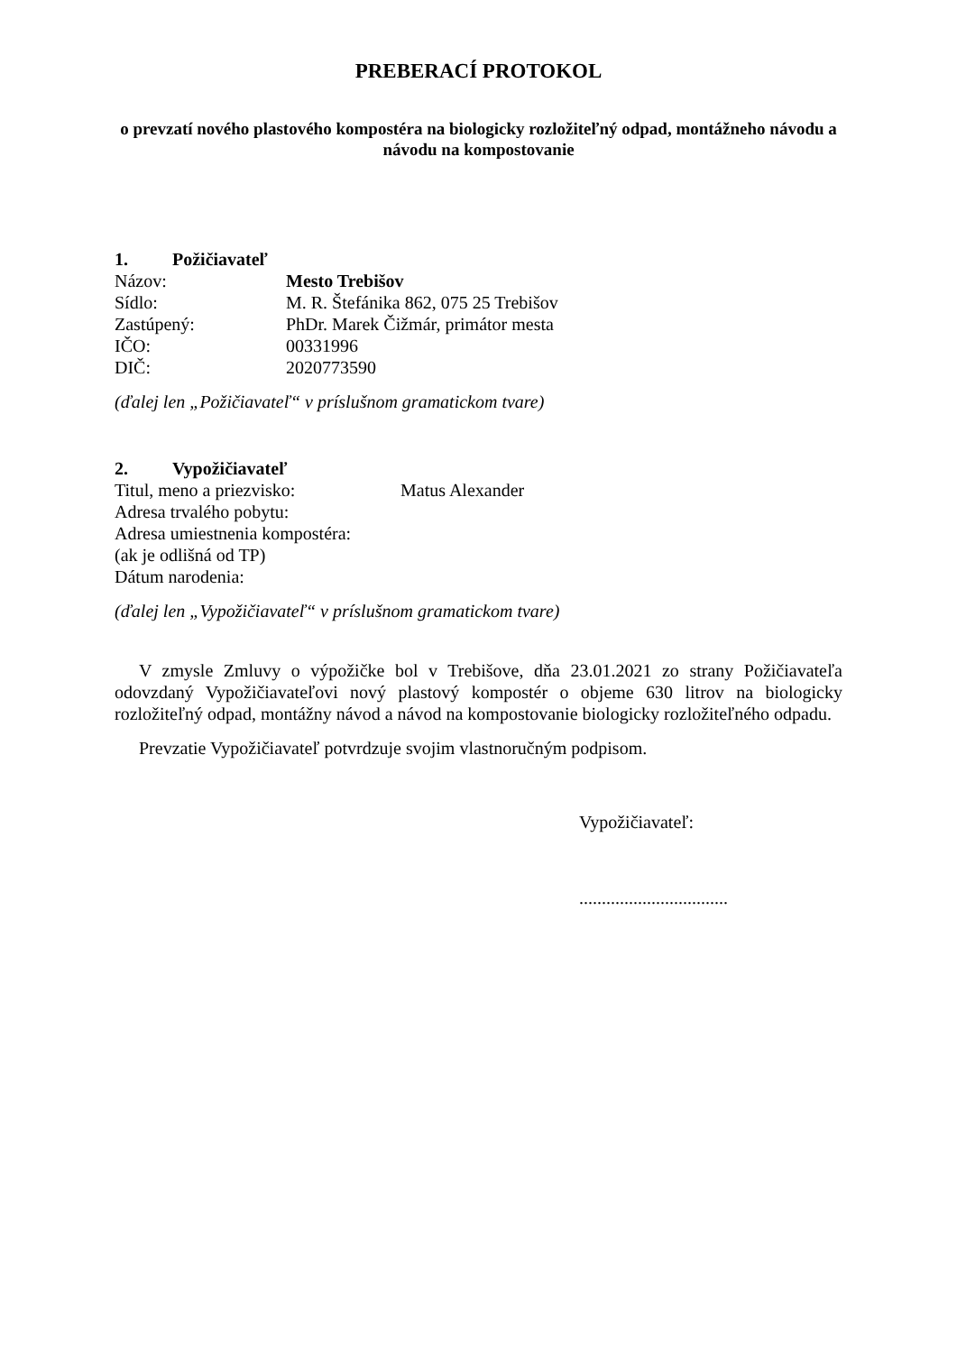PREBERACÍ PROTOKOL
o prevzatí nového plastového kompostéra na biologicky rozložiteľný odpad, montážneho návodu a návodu na kompostovanie
1. Požičiavateľ
Názov: Mesto Trebišov
Sídlo: M. R. Štefánika 862, 075 25 Trebišov
Zastúpený: PhDr. Marek Čižmár, primátor mesta
IČO: 00331996
DIČ: 2020773590
(ďalej len „Požičiavateľ“ v príslušnom gramatickom tvare)
2. Vypožičiavateľ
Titul, meno a priezvisko: Matus Alexander
Adresa trvalého pobytu:
Adresa umiestnenia kompostéra:
(ak je odlišná od TP)
Dátum narodenia:
(ďalej len „Vypožičiavateľ“ v príslušnom gramatickom tvare)
V zmysle Zmluvy o výpožičke bol v Trebišove, dňa 23.01.2021 zo strany Požičiavateľa odovzdaný Vypožičiavateľovi nový plastový kompostér o objeme 630 litrov na biologicky rozložiteľný odpad, montážny návod a návod na kompostovanie biologicky rozložiteľného odpadu.
Prevzatie Vypožičiavateľ potvrdzuje svojim vlastnoručným podpisom.
Vypožičiavateľ:
.................................